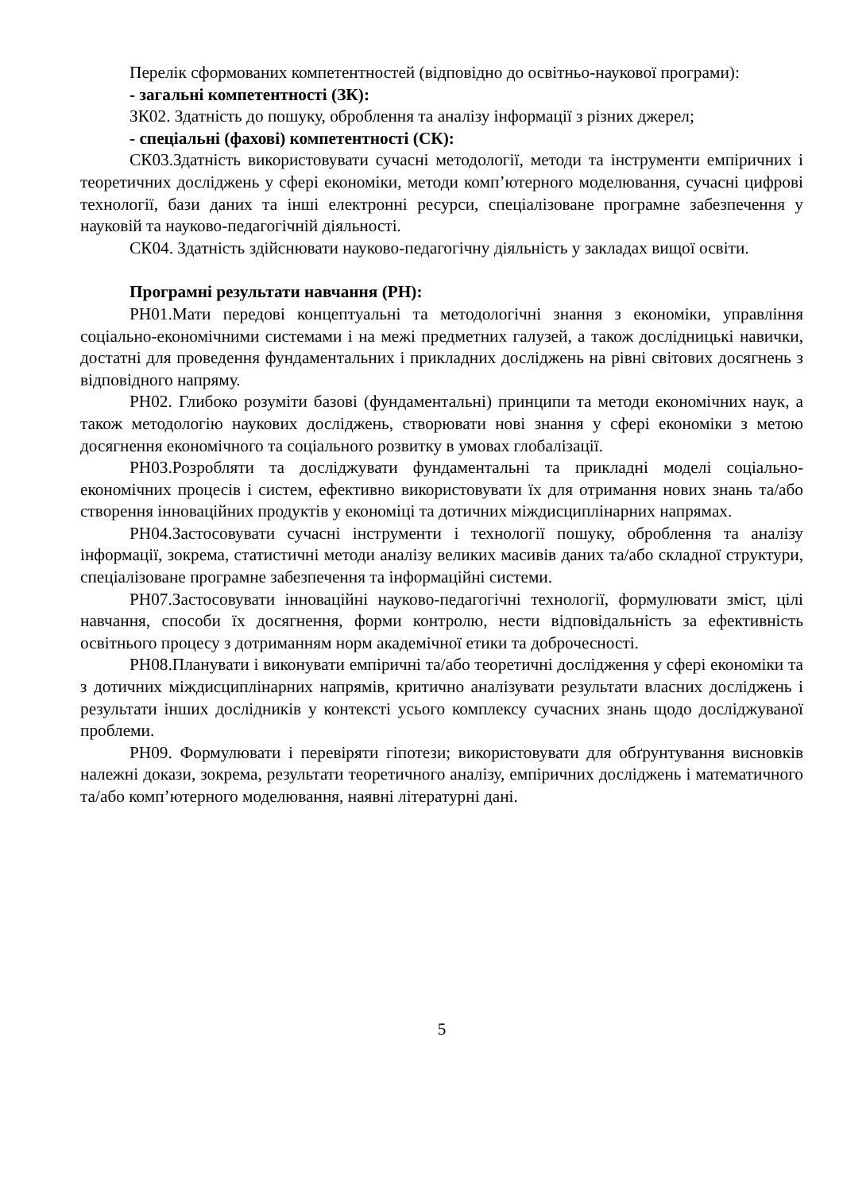Перелік сформованих компетентностей (відповідно до освітньо-наукової програми):
- загальні компетентності (ЗК):
ЗК02. Здатність до пошуку, оброблення та аналізу інформації з різних джерел;
- спеціальні (фахові) компетентності (СК):
СК03.Здатність використовувати сучасні методології, методи та інструменти емпіричних і теоретичних досліджень у сфері економіки, методи комп’ютерного моделювання, сучасні цифрові технології, бази даних та інші електронні ресурси, спеціалізоване програмне забезпечення у науковій та науково-педагогічній діяльності.
СК04. Здатність здійснювати науково-педагогічну діяльність у закладах вищої освіти.
Програмні результати навчання (РН):
РН01.Мати передові концептуальні та методологічні знання з економіки, управління соціально-економічними системами і на межі предметних галузей, а також дослідницькі навички, достатні для проведення фундаментальних і прикладних досліджень на рівні світових досягнень з відповідного напряму.
РН02. Глибоко розуміти базові (фундаментальні) принципи та методи економічних наук, а також методологію наукових досліджень, створювати нові знання у сфері економіки з метою досягнення економічного та соціального розвитку в умовах глобалізації.
РН03.Розробляти та досліджувати фундаментальні та прикладні моделі соціально-економічних процесів і систем, ефективно використовувати їх для отримання нових знань та/або створення інноваційних продуктів у економіці та дотичних міждисциплінарних напрямах.
РН04.Застосовувати сучасні інструменти і технології пошуку, оброблення та аналізу інформації, зокрема, статистичні методи аналізу великих масивів даних та/або складної структури, спеціалізоване програмне забезпечення та інформаційні системи.
РН07.Застосовувати інноваційні науково-педагогічні технології, формулювати зміст, цілі навчання, способи їх досягнення, форми контролю, нести відповідальність за ефективність освітнього процесу з дотриманням норм академічної етики та доброчесності.
РН08.Планувати і виконувати емпіричні та/або теоретичні дослідження у сфері економіки та з дотичних міждисциплінарних напрямів, критично аналізувати результати власних досліджень і результати інших дослідників у контексті усього комплексу сучасних знань щодо досліджуваної проблеми.
РН09. Формулювати і перевіряти гіпотези; використовувати для обґрунтування висновків належні докази, зокрема, результати теоретичного аналізу, емпіричних досліджень і математичного та/або комп’ютерного моделювання, наявні літературні дані.
5